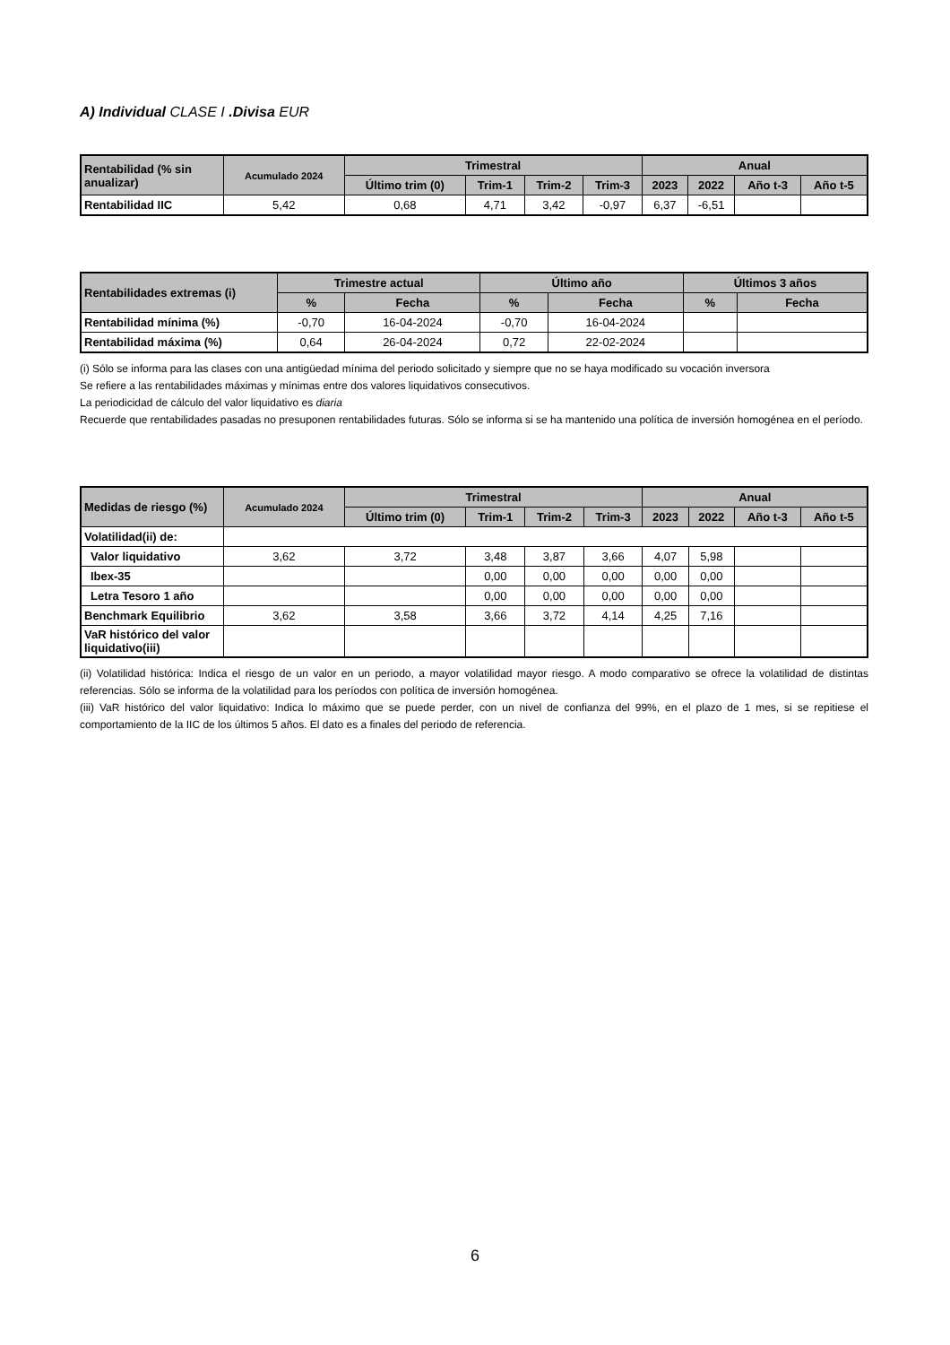A) Individual CLASE I .Divisa EUR
| Rentabilidad (% sin anualizar) | Acumulado 2024 | Trimestral | | | | Anual | | | |
| --- | --- | --- | --- | --- | --- | --- | --- | --- | --- |
| | | Último trim (0) | Trim-1 | Trim-2 | Trim-3 | 2023 | 2022 | Año t-3 | Año t-5 |
| Rentabilidad IIC | 5,42 | 0,68 | 4,71 | 3,42 | -0,97 | 6,37 | -6,51 | | |
| Rentabilidades extremas (i) | Trimestre actual | | Último año | | Últimos 3 años | |
| --- | --- | --- | --- | --- | --- | --- |
| | % | Fecha | % | Fecha | % | Fecha |
| Rentabilidad mínima (%) | -0,70 | 16-04-2024 | -0,70 | 16-04-2024 | | |
| Rentabilidad máxima (%) | 0,64 | 26-04-2024 | 0,72 | 22-02-2024 | | |
(i) Sólo se informa para las clases con una antigüedad mínima del periodo solicitado y siempre que no se haya modificado su vocación inversora
Se refiere a las rentabilidades máximas y mínimas entre dos valores liquidativos consecutivos.
La periodicidad de cálculo del valor liquidativo es diaria
Recuerde que rentabilidades pasadas no presuponen rentabilidades futuras. Sólo se informa si se ha mantenido una política de inversión homogénea en el período.
| Medidas de riesgo (%) | Acumulado 2024 | Trimestral | | | | Anual | | | |
| --- | --- | --- | --- | --- | --- | --- | --- | --- | --- |
| | | Último trim (0) | Trim-1 | Trim-2 | Trim-3 | 2023 | 2022 | Año t-3 | Año t-5 |
| Volatilidad(ii) de: | | | | | | | | | |
| Valor liquidativo | 3,62 | 3,72 | 3,48 | 3,87 | 3,66 | 4,07 | 5,98 | | |
| Ibex-35 | | | 0,00 | 0,00 | 0,00 | 0,00 | 0,00 | | |
| Letra Tesoro 1 año | | | 0,00 | 0,00 | 0,00 | 0,00 | 0,00 | | |
| Benchmark Equilibrio | 3,62 | 3,58 | 3,66 | 3,72 | 4,14 | 4,25 | 7,16 | | |
| VaR histórico del valor liquidativo(iii) | | | | | | | | | |
(ii) Volatilidad histórica: Indica el riesgo de un valor en un periodo, a mayor volatilidad mayor riesgo. A modo comparativo se ofrece la volatilidad de distintas referencias. Sólo se informa de la volatilidad para los períodos con política de inversión homogénea.
(iii) VaR histórico del valor liquidativo: Indica lo máximo que se puede perder, con un nivel de confianza del 99%, en el plazo de 1 mes, si se repitiese el comportamiento de la IIC de los últimos 5 años. El dato es a finales del periodo de referencia.
6